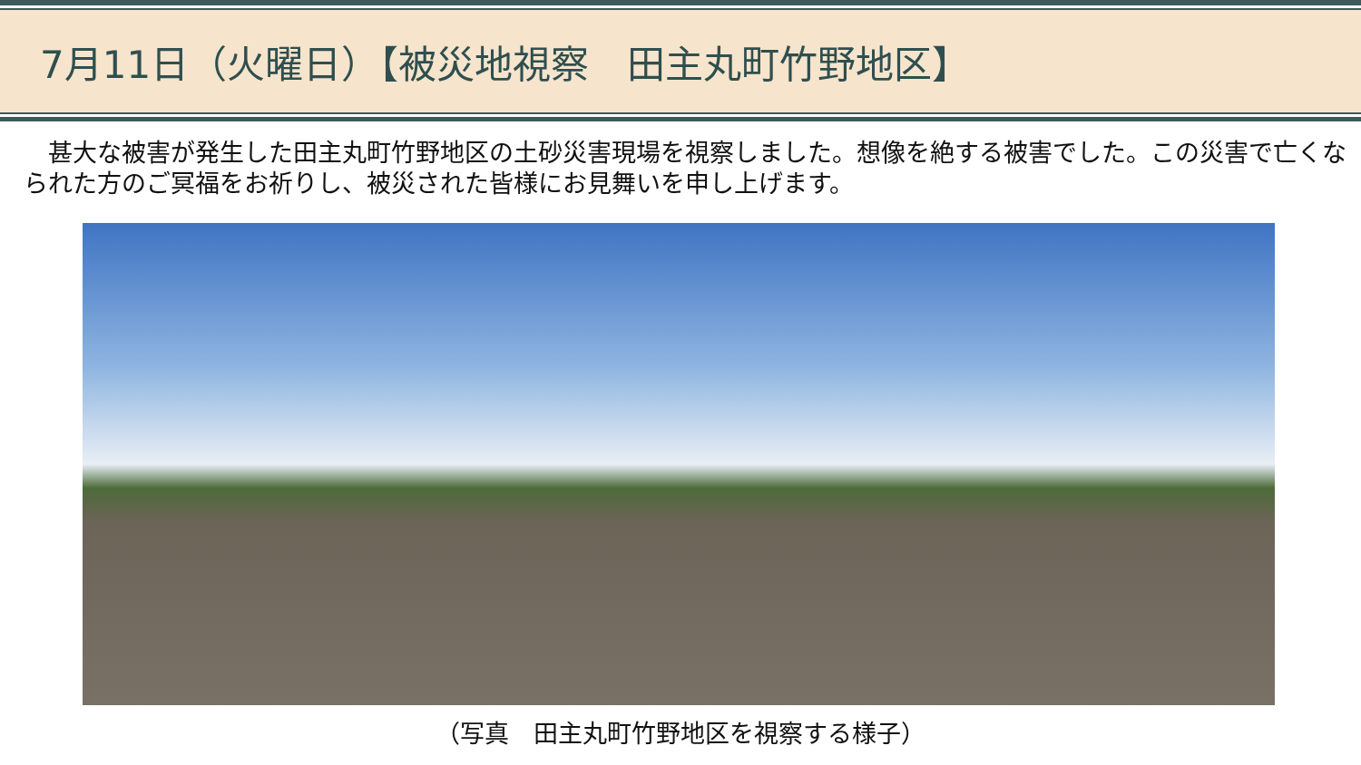7月11日（火曜日）【被災地視察　田主丸町竹野地区】
　甚大な被害が発生した田主丸町竹野地区の土砂災害現場を視察しました。想像を絶する被害でした。この災害で亡くなられた方のご冥福をお祈りし、被災された皆様にお見舞いを申し上げます。
（写真　田主丸町竹野地区を視察する様子）